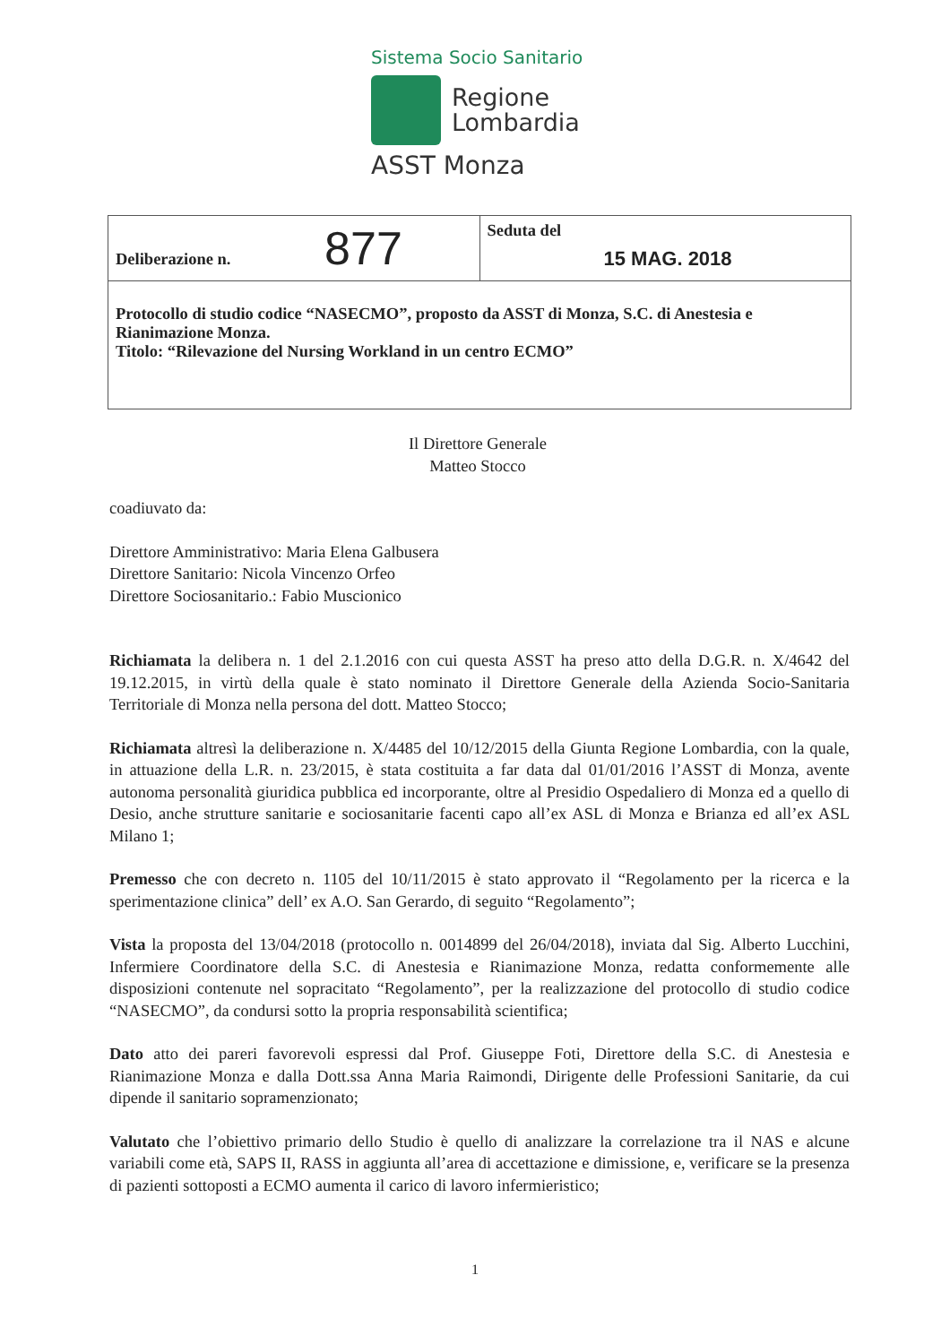Sistema Socio Sanitario
Regione
Lombardia
ASST Monza
| Deliberazione n. 877 | Seduta del 15 MAG. 2018 |
| Protocollo di studio codice “NASECMO”, proposto da ASST di Monza, S.C. di Anestesia e Rianimazione Monza. Titolo: “Rilevazione del Nursing Workland in un centro ECMO” | |
Il Direttore Generale
Matteo Stocco
coadiuvato da:
Direttore Amministrativo: Maria Elena Galbusera
Direttore Sanitario: Nicola Vincenzo Orfeo
Direttore Sociosanitario.: Fabio Muscionico
Richiamata la delibera n. 1 del 2.1.2016 con cui questa ASST ha preso atto della D.G.R. n. X/4642 del 19.12.2015, in virtù della quale è stato nominato il Direttore Generale della Azienda Socio-Sanitaria Territoriale di Monza nella persona del dott. Matteo Stocco;
Richiamata altresì la deliberazione n. X/4485 del 10/12/2015 della Giunta Regione Lombardia, con la quale, in attuazione della L.R. n. 23/2015, è stata costituita a far data dal 01/01/2016 l’ASST di Monza, avente autonoma personalità giuridica pubblica ed incorporante, oltre al Presidio Ospedaliero di Monza ed a quello di Desio, anche strutture sanitarie e sociosanitarie facenti capo all’ex ASL di Monza e Brianza ed all’ex ASL Milano 1;
Premesso che con decreto n. 1105 del 10/11/2015 è stato approvato il “Regolamento per la ricerca e la sperimentazione clinica” dell’ ex A.O. San Gerardo, di seguito “Regolamento”;
Vista la proposta del 13/04/2018 (protocollo n. 0014899 del 26/04/2018), inviata dal Sig. Alberto Lucchini, Infermiere Coordinatore della S.C. di Anestesia e Rianimazione Monza, redatta conformemente alle disposizioni contenute nel sopracitato “Regolamento”, per la realizzazione del protocollo di studio codice “NASECMO”, da condursi sotto la propria responsabilità scientifica;
Dato atto dei pareri favorevoli espressi dal Prof. Giuseppe Foti, Direttore della S.C. di Anestesia e Rianimazione Monza e dalla Dott.ssa Anna Maria Raimondi, Dirigente delle Professioni Sanitarie, da cui dipende il sanitario sopramenzionato;
Valutato che l’obiettivo primario dello Studio è quello di analizzare la correlazione tra il NAS e alcune variabili come età, SAPS II, RASS in aggiunta all’area di accettazione e dimissione, e, verificare se la presenza di pazienti sottoposti a ECMO aumenta il carico di lavoro infermieristico;
1